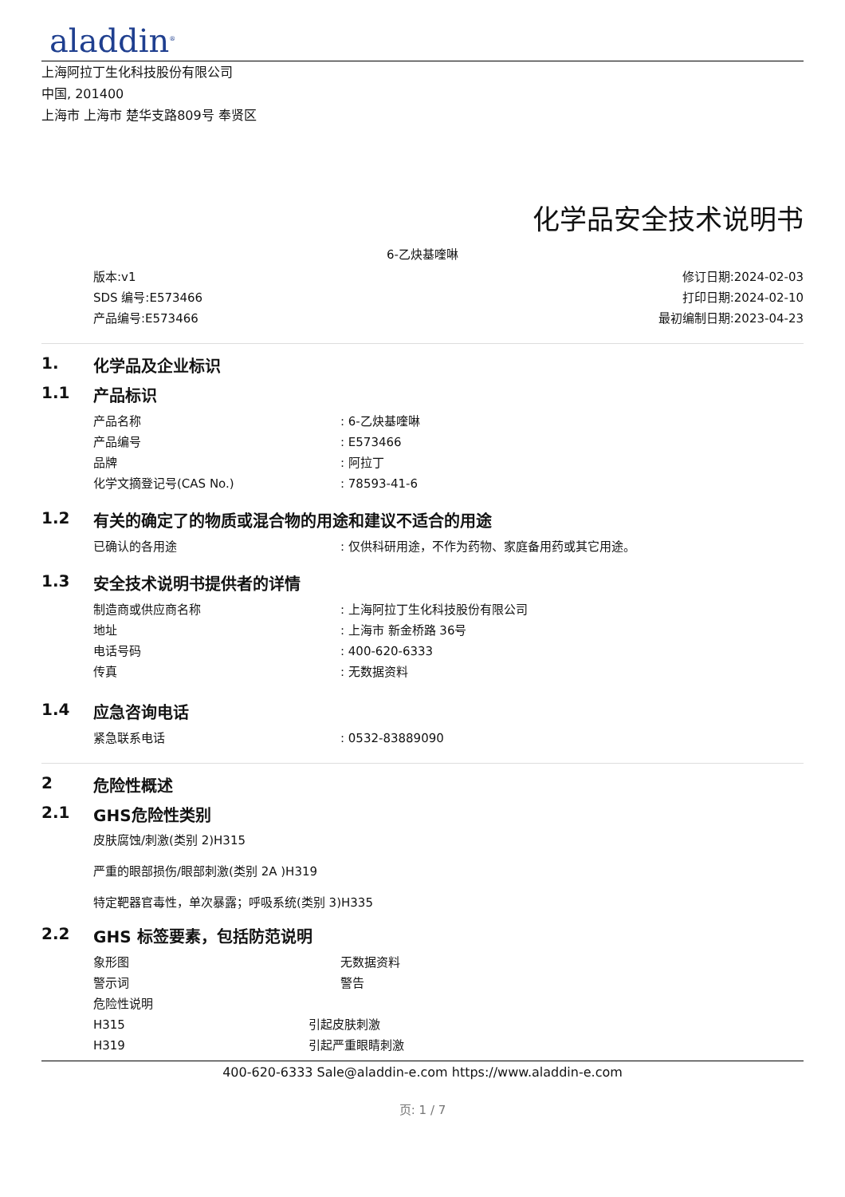aladdin<sup>®</sup>
上海阿拉丁生化科技股份有限公司
中国, 201400
上海市 上海市 楚华支路809号 奉贤区
化学品安全技术说明书
6-乙炔基喹啉
版本:v1
SDS 编号:E573466
产品编号:E573466
修订日期:2024-02-03
打印日期:2024-02-10
最初编制日期:2023-04-23
1. 化学品及企业标识
1.1 产品标识
产品名称 : 6-乙炔基喹啉
产品编号 : E573466
品牌 : 阿拉丁
化学文摘登记号(CAS No.) : 78593-41-6
1.2 有关的确定了的物质或混合物的用途和建议不适合的用途
已确认的各用途 : 仅供科研用途，不作为药物、家庭备用药或其它用途。
1.3 安全技术说明书提供者的详情
制造商或供应商名称 : 上海阿拉丁生化科技股份有限公司
地址 : 上海市 新金桥路 36号
电话号码 : 400-620-6333
传真 : 无数据资料
1.4 应急咨询电话
紧急联系电话 : 0532-83889090
2 危险性概述
2.1 GHS危险性类别
皮肤腐蚀/刺激(类别 2)H315
严重的眼部损伤/眼部刺激(类别 2A )H319
特定靶器官毒性，单次暴露；呼吸系统(类别 3)H335
2.2 GHS 标签要素，包括防范说明
象形图 无数据资料
警示词 警告
危险性说明
H315 引起皮肤刺激
H319 引起严重眼睛刺激
400-620-6333 Sale@aladdin-e.com https://www.aladdin-e.com
页: 1 / 7